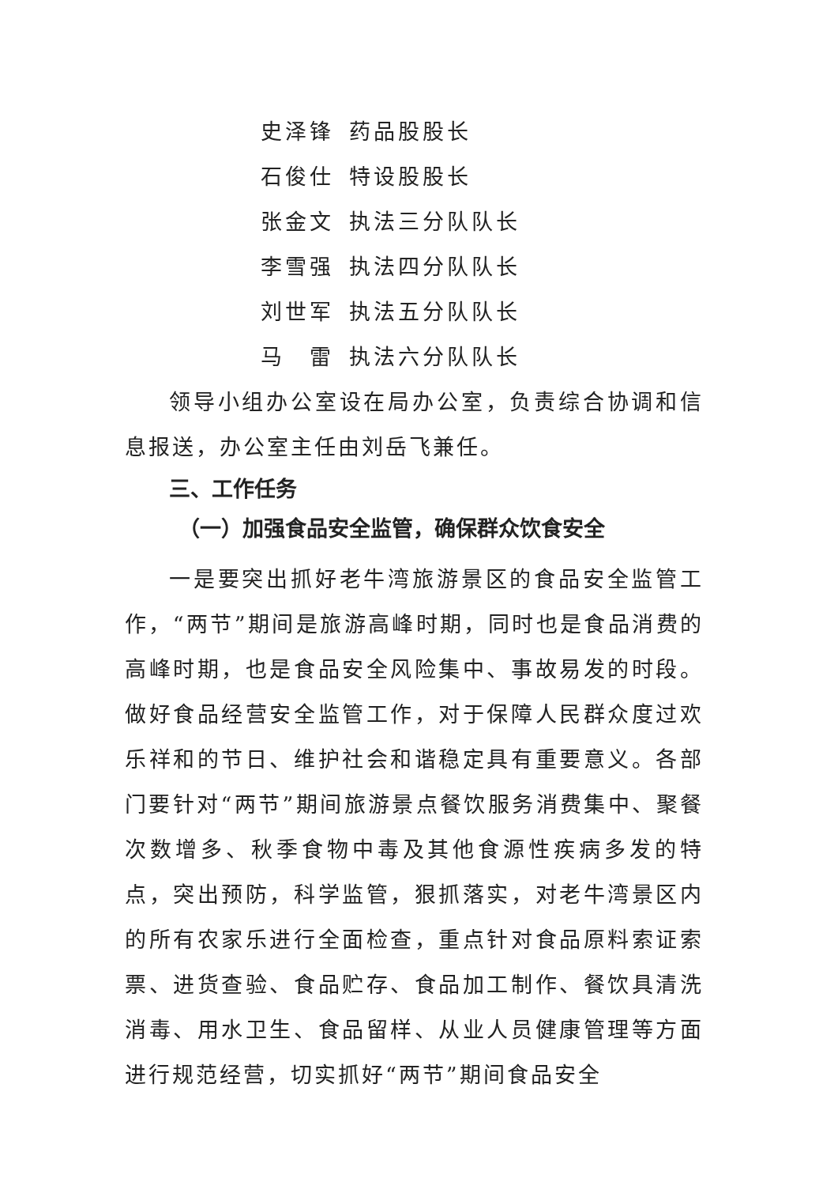史泽锋 药品股股长
石俊仕 特设股股长
张金文 执法三分队队长
李雪强 执法四分队队长
刘世军 执法五分队队长
马　雷 执法六分队队长
领导小组办公室设在局办公室，负责综合协调和信息报送，办公室主任由刘岳飞兼任。
三、工作任务
（一）加强食品安全监管，确保群众饮食安全
一是要突出抓好老牛湾旅游景区的食品安全监管工作，“两节”期间是旅游高峰时期，同时也是食品消费的高峰时期，也是食品安全风险集中、事故易发的时段。做好食品经营安全监管工作，对于保障人民群众度过欢乐祥和的节日、维护社会和谐稳定具有重要意义。各部门要针对“两节”期间旅游景点餐饮服务消费集中、聚餐次数增多、秋季食物中毒及其他食源性疾病多发的特点，突出预防，科学监管，狠抓落实，对老牛湾景区内的所有农家乐进行全面检查，重点针对食品原料索证索票、进货查验、食品贮存、食品加工制作、餐饮具清洗消毒、用水卫生、食品留样、从业人员健康管理等方面进行规范经营，切实抓好“两节”期间食品安全